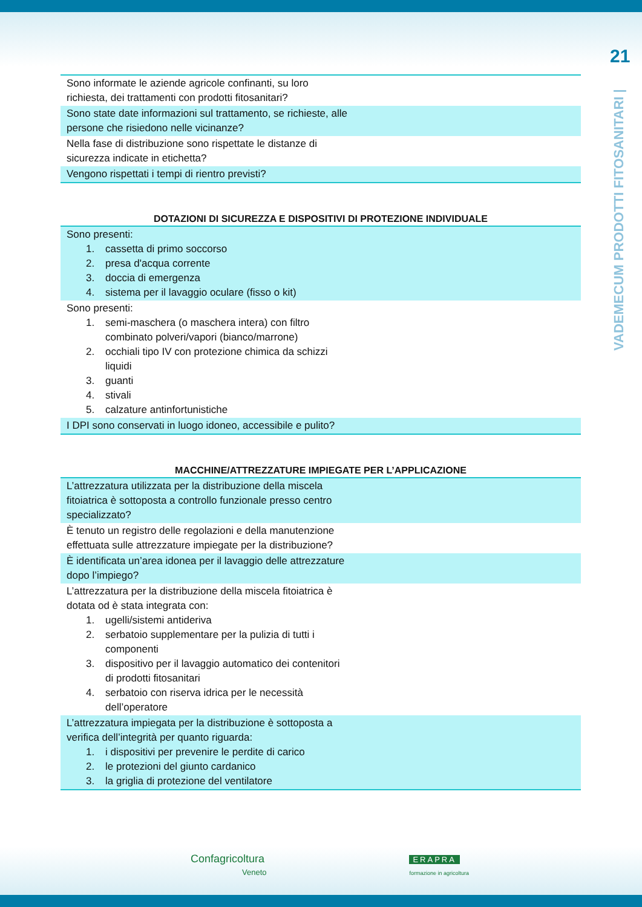21
VADEMECUM PRODOTTI FITOSANITARI |
| Sono informate le aziende agricole confinanti, su loro richiesta, dei trattamenti con prodotti fitosanitari? |
| Sono state date informazioni sul trattamento, se richieste, alle persone che risiedono nelle vicinanze? |
| Nella fase di distribuzione sono rispettate le distanze di sicurezza indicate in etichetta? |
| Vengono rispettati i tempi di rientro previsti? |
DOTAZIONI DI SICUREZZA E DISPOSITIVI DI PROTEZIONE INDIVIDUALE
| Sono presenti: 1. cassetta di primo soccorso 2. presa d'acqua corrente 3. doccia di emergenza 4. sistema per il lavaggio oculare (fisso o kit) |
| Sono presenti: 1. semi-maschera (o maschera intera) con filtro combinato polveri/vapori (bianco/marrone) 2. occhiali tipo IV con protezione chimica da schizzi liquidi 3. guanti 4. stivali 5. calzature antinfortunistiche |
| I DPI sono conservati in luogo idoneo, accessibile e pulito? |
MACCHINE/ATTREZZATURE IMPIEGATE PER L’APPLICAZIONE
| L’attrezzatura utilizzata per la distribuzione della miscela fitoiatrica è sottoposta a controllo funzionale presso centro specializzato? |
| È tenuto un registro delle regolazioni e della manutenzione effettuata sulle attrezzature impiegate per la distribuzione? |
| È identificata un’area idonea per il lavaggio delle attrezzature dopo l’impiego? |
| L’attrezzatura per la distribuzione della miscela fitoiatrica è dotata od è stata integrata con: 1. ugelli/sistemi antideriva 2. serbatoio supplementare per la pulizia di tutti i componenti 3. dispositivo per il lavaggio automatico dei contenitori di prodotti fitosanitari 4. serbatoio con riserva idrica per le necessità dell’operatore |
| L’attrezzatura impiegata per la distribuzione è sottoposta a verifica dell’integrità per quanto riguarda: 1. i dispositivi per prevenire le perdite di carico 2. le protezioni del giunto cardanico 3. la griglia di protezione del ventilatore |
Confagricoltura
Veneto
ERAPRA
formazione in agricoltura